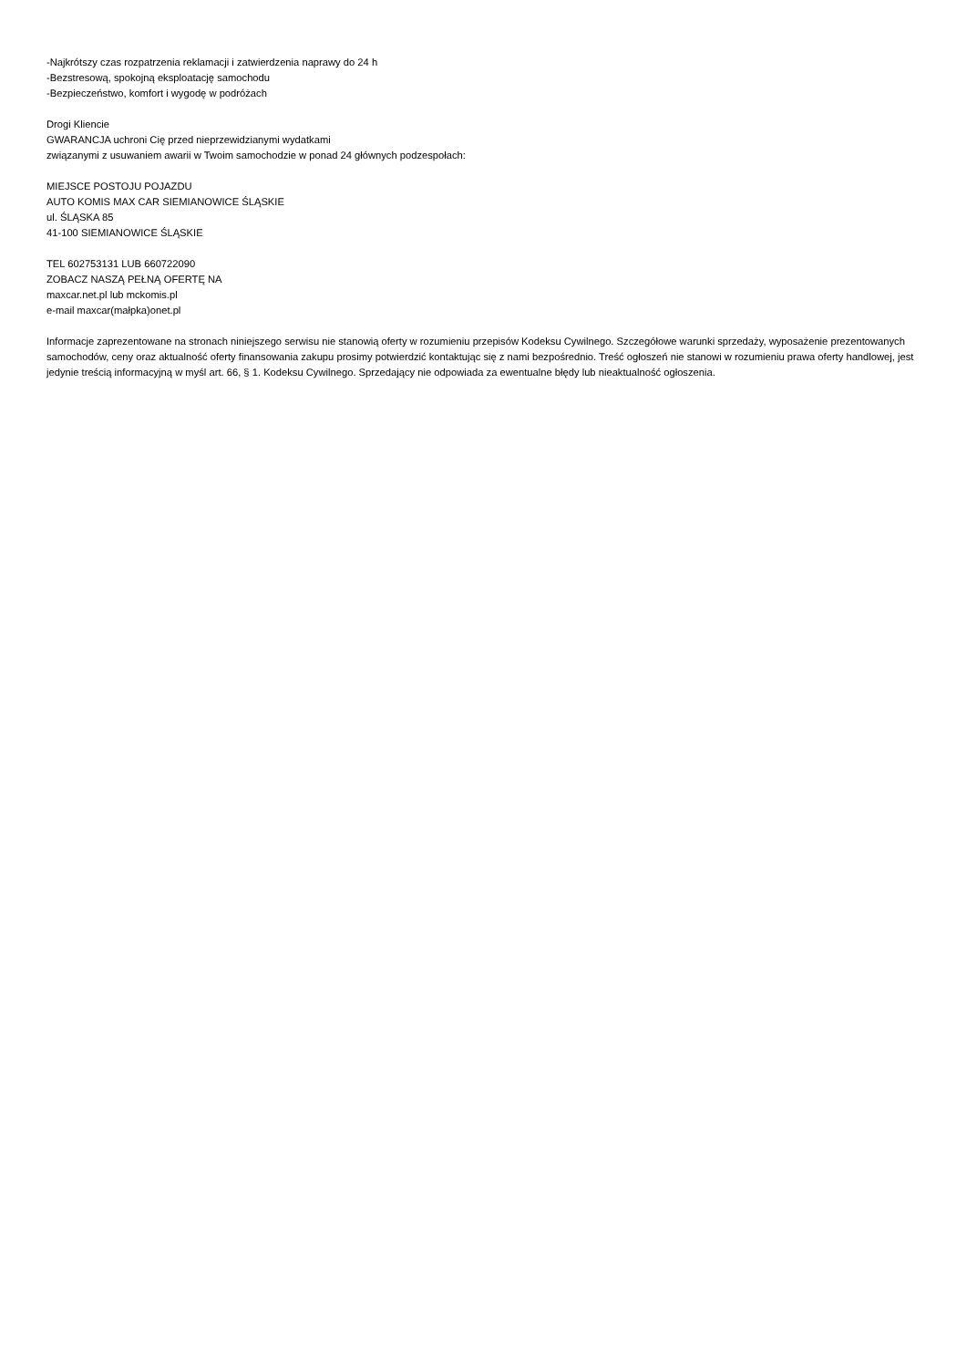-Najkrótszy czas rozpatrzenia reklamacji i zatwierdzenia naprawy do 24 h
-Bezstresową, spokojną eksploatację samochodu
-Bezpieczeństwo, komfort i wygodę w podróżach
Drogi Kliencie
GWARANCJA uchroni Cię przed nieprzewidzianymi wydatkami
związanymi z usuwaniem awarii w Twoim samochodzie w ponad 24 głównych podzespołach:
MIEJSCE POSTOJU POJAZDU
AUTO KOMIS MAX CAR SIEMIANOWICE ŚLĄSKIE
ul. ŚLĄSKA 85
41-100 SIEMIANOWICE ŚLĄSKIE
TEL 602753131 LUB 660722090
ZOBACZ NASZĄ PEŁNĄ OFERTĘ NA
maxcar.net.pl lub mckomis.pl
e-mail maxcar(małpka)onet.pl
Informacje zaprezentowane na stronach niniejszego serwisu nie stanowią oferty w rozumieniu przepisów Kodeksu Cywilnego. Szczegółowe warunki sprzedaży, wyposażenie prezentowanych samochodów, ceny oraz aktualność oferty finansowania zakupu prosimy potwierdzić kontaktując się z nami bezpośrednio. Treść ogłoszeń nie stanowi w rozumieniu prawa oferty handlowej, jest jedynie treścią informacyjną w myśl art. 66, § 1. Kodeksu Cywilnego. Sprzedający nie odpowiada za ewentualne błędy lub nieaktualność ogłoszenia.